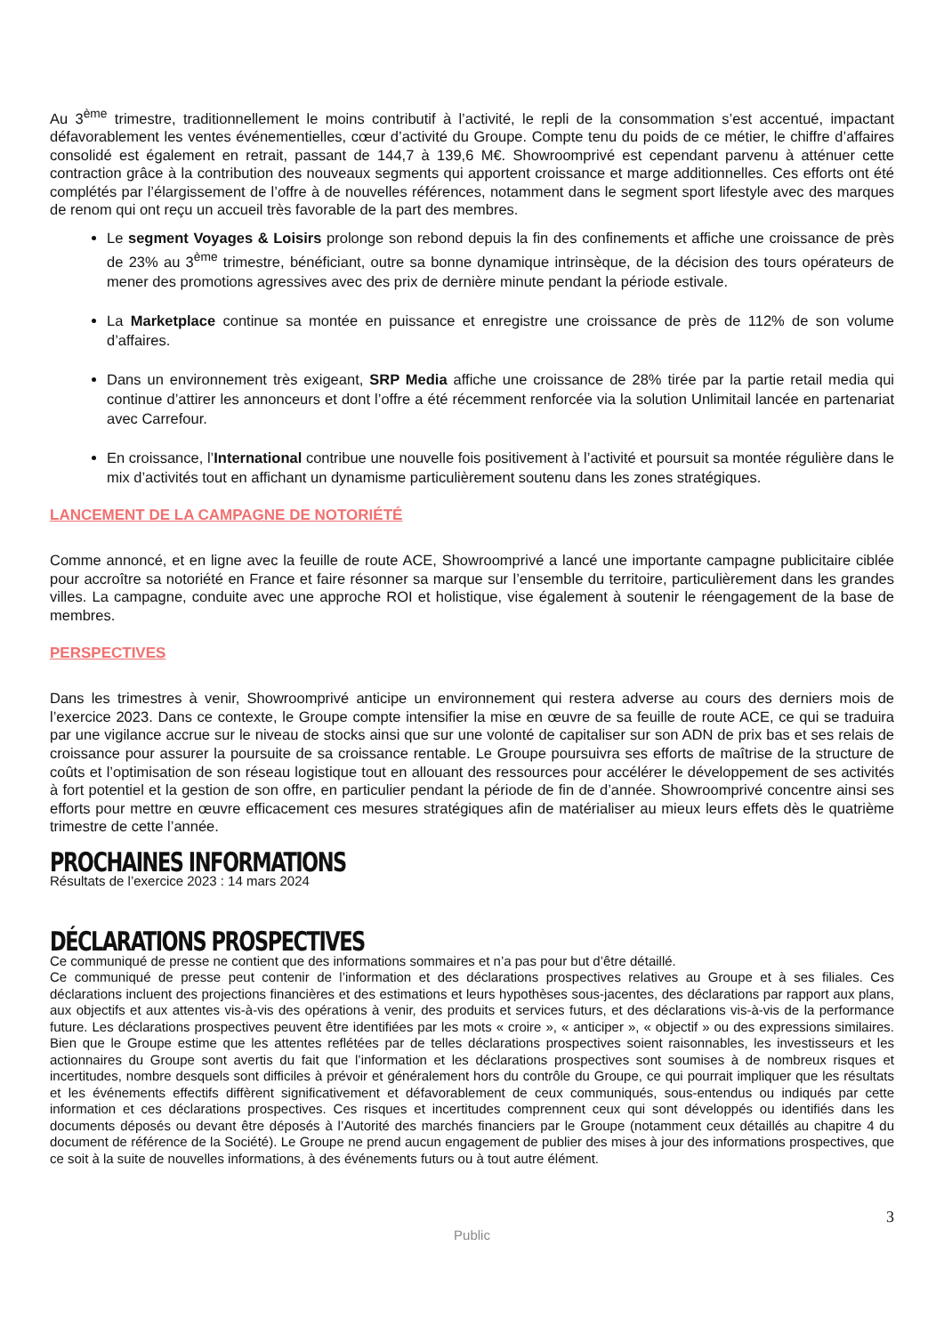Au 3<sup>ème</sup> trimestre, traditionnellement le moins contributif à l’activité, le repli de la consommation s’est accentué, impactant défavorablement les ventes événementielles, cœur d’activité du Groupe. Compte tenu du poids de ce métier, le chiffre d’affaires consolidé est également en retrait, passant de 144,7 à 139,6 M€. Showroomprivé est cependant parvenu à atténuer cette contraction grâce à la contribution des nouveaux segments qui apportent croissance et marge additionnelles. Ces efforts ont été complétés par l’élargissement de l’offre à de nouvelles références, notamment dans le segment sport lifestyle avec des marques de renom qui ont reçu un accueil très favorable de la part des membres.
Le segment Voyages & Loisirs prolonge son rebond depuis la fin des confinements et affiche une croissance de près de 23% au 3<sup>ème</sup> trimestre, bénéficiant, outre sa bonne dynamique intrinsèque, de la décision des tours opérateurs de mener des promotions agressives avec des prix de dernière minute pendant la période estivale.
La Marketplace continue sa montée en puissance et enregistre une croissance de près de 112% de son volume d’affaires.
Dans un environnement très exigeant, SRP Media affiche une croissance de 28% tirée par la partie retail media qui continue d’attirer les annonceurs et dont l’offre a été récemment renforcée via la solution Unlimitail lancée en partenariat avec Carrefour.
En croissance, l’International contribue une nouvelle fois positivement à l’activité et poursuit sa montée régulière dans le mix d’activités tout en affichant un dynamisme particulièrement soutenu dans les zones stratégiques.
LANCEMENT DE LA CAMPAGNE DE NOTORIÉTÉ
Comme annoncé, et en ligne avec la feuille de route ACE, Showroomprivé a lancé une importante campagne publicitaire ciblée pour accroître sa notoriété en France et faire résonner sa marque sur l’ensemble du territoire, particulièrement dans les grandes villes. La campagne, conduite avec une approche ROI et holistique, vise également à soutenir le réengagement de la base de membres.
PERSPECTIVES
Dans les trimestres à venir, Showroomprivé anticipe un environnement qui restera adverse au cours des derniers mois de l’exercice 2023. Dans ce contexte, le Groupe compte intensifier la mise en œuvre de sa feuille de route ACE, ce qui se traduira par une vigilance accrue sur le niveau de stocks ainsi que sur une volonté de capitaliser sur son ADN de prix bas et ses relais de croissance pour assurer la poursuite de sa croissance rentable. Le Groupe poursuivra ses efforts de maîtrise de la structure de coûts et l’optimisation de son réseau logistique tout en allouant des ressources pour accélérer le développement de ses activités à fort potentiel et la gestion de son offre, en particulier pendant la période de fin de d’année. Showroomprivé concentre ainsi ses efforts pour mettre en œuvre efficacement ces mesures stratégiques afin de matérialiser au mieux leurs effets dès le quatrième trimestre de cette l’année.
PROCHAINES INFORMATIONS
Résultats de l’exercice 2023 : 14 mars 2024
DÉCLARATIONS PROSPECTIVES
Ce communiqué de presse ne contient que des informations sommaires et n’a pas pour but d’être détaillé.
Ce communiqué de presse peut contenir de l’information et des déclarations prospectives relatives au Groupe et à ses filiales. Ces déclarations incluent des projections financières et des estimations et leurs hypothèses sous-jacentes, des déclarations par rapport aux plans, aux objectifs et aux attentes vis-à-vis des opérations à venir, des produits et services futurs, et des déclarations vis-à-vis de la performance future. Les déclarations prospectives peuvent être identifiées par les mots « croire », « anticiper », « objectif » ou des expressions similaires. Bien que le Groupe estime que les attentes reflétées par de telles déclarations prospectives soient raisonnables, les investisseurs et les actionnaires du Groupe sont avertis du fait que l’information et les déclarations prospectives sont soumises à de nombreux risques et incertitudes, nombre desquels sont difficiles à prévoir et généralement hors du contrôle du Groupe, ce qui pourrait impliquer que les résultats et les événements effectifs diffèrent significativement et défavorablement de ceux communiqués, sous-entendus ou indiqués par cette information et ces déclarations prospectives. Ces risques et incertitudes comprennent ceux qui sont développés ou identifiés dans les documents déposés ou devant être déposés à l’Autorité des marchés financiers par le Groupe (notamment ceux détaillés au chapitre 4 du document de référence de la Société). Le Groupe ne prend aucun engagement de publier des mises à jour des informations prospectives, que ce soit à la suite de nouvelles informations, à des événements futurs ou à tout autre élément.
3
Public